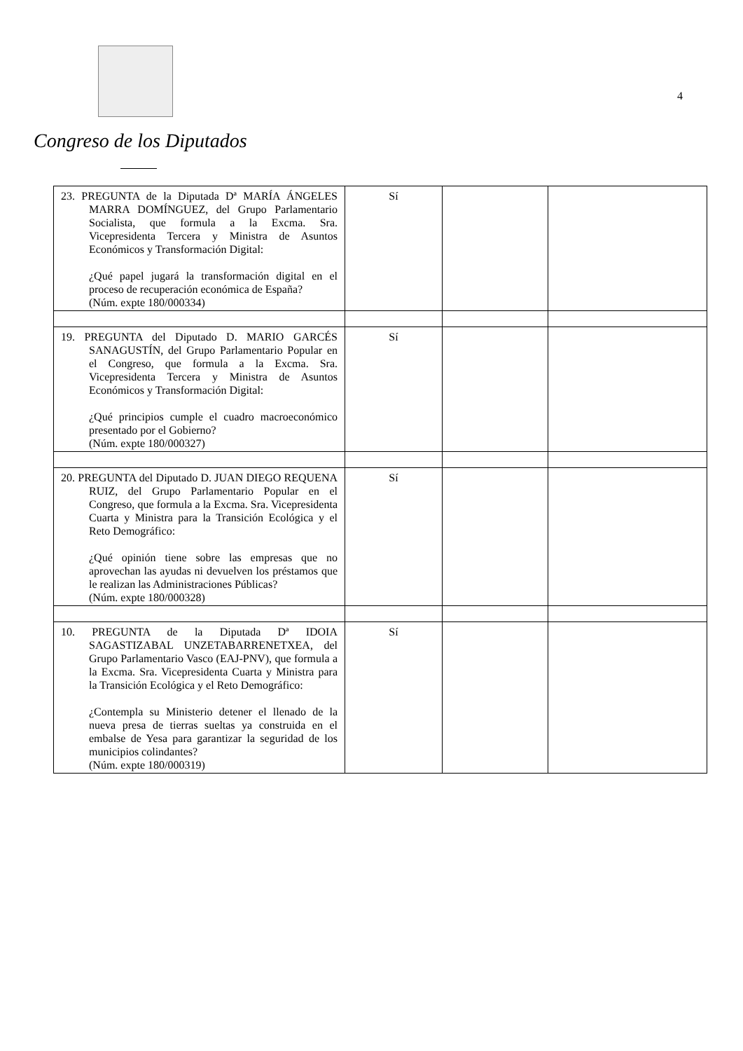Congreso de los Diputados
4
| 23. PREGUNTA de la Diputada Dª MARÍA ÁNGELES MARRA DOMÍNGUEZ, del Grupo Parlamentario Socialista, que formula a la Excma. Sra. Vicepresidenta Tercera y Ministra de Asuntos Económicos y Transformación Digital: ¿Qué papel jugará la transformación digital en el proceso de recuperación económica de España? (Núm. expte 180/000334) | Sí | | |
| 19. PREGUNTA del Diputado D. MARIO GARCÉS SANAGUSTÍN, del Grupo Parlamentario Popular en el Congreso, que formula a la Excma. Sra. Vicepresidenta Tercera y Ministra de Asuntos Económicos y Transformación Digital: ¿Qué principios cumple el cuadro macroeconómico presentado por el Gobierno? (Núm. expte 180/000327) | Sí | | |
| 20. PREGUNTA del Diputado D. JUAN DIEGO REQUENA RUIZ, del Grupo Parlamentario Popular en el Congreso, que formula a la Excma. Sra. Vicepresidenta Cuarta y Ministra para la Transición Ecológica y el Reto Demográfico: ¿Qué opinión tiene sobre las empresas que no aprovechan las ayudas ni devuelven los préstamos que le realizan las Administraciones Públicas? (Núm. expte 180/000328) | Sí | | |
| 10. PREGUNTA de la Diputada Dª IDOIA SAGASTIZABAL UNZETABARRENETXEA, del Grupo Parlamentario Vasco (EAJ-PNV), que formula a la Excma. Sra. Vicepresidenta Cuarta y Ministra para la Transición Ecológica y el Reto Demográfico: ¿Contempla su Ministerio detener el llenado de la nueva presa de tierras sueltas ya construida en el embalse de Yesa para garantizar la seguridad de los municipios colindantes? (Núm. expte 180/000319) | Sí | | |